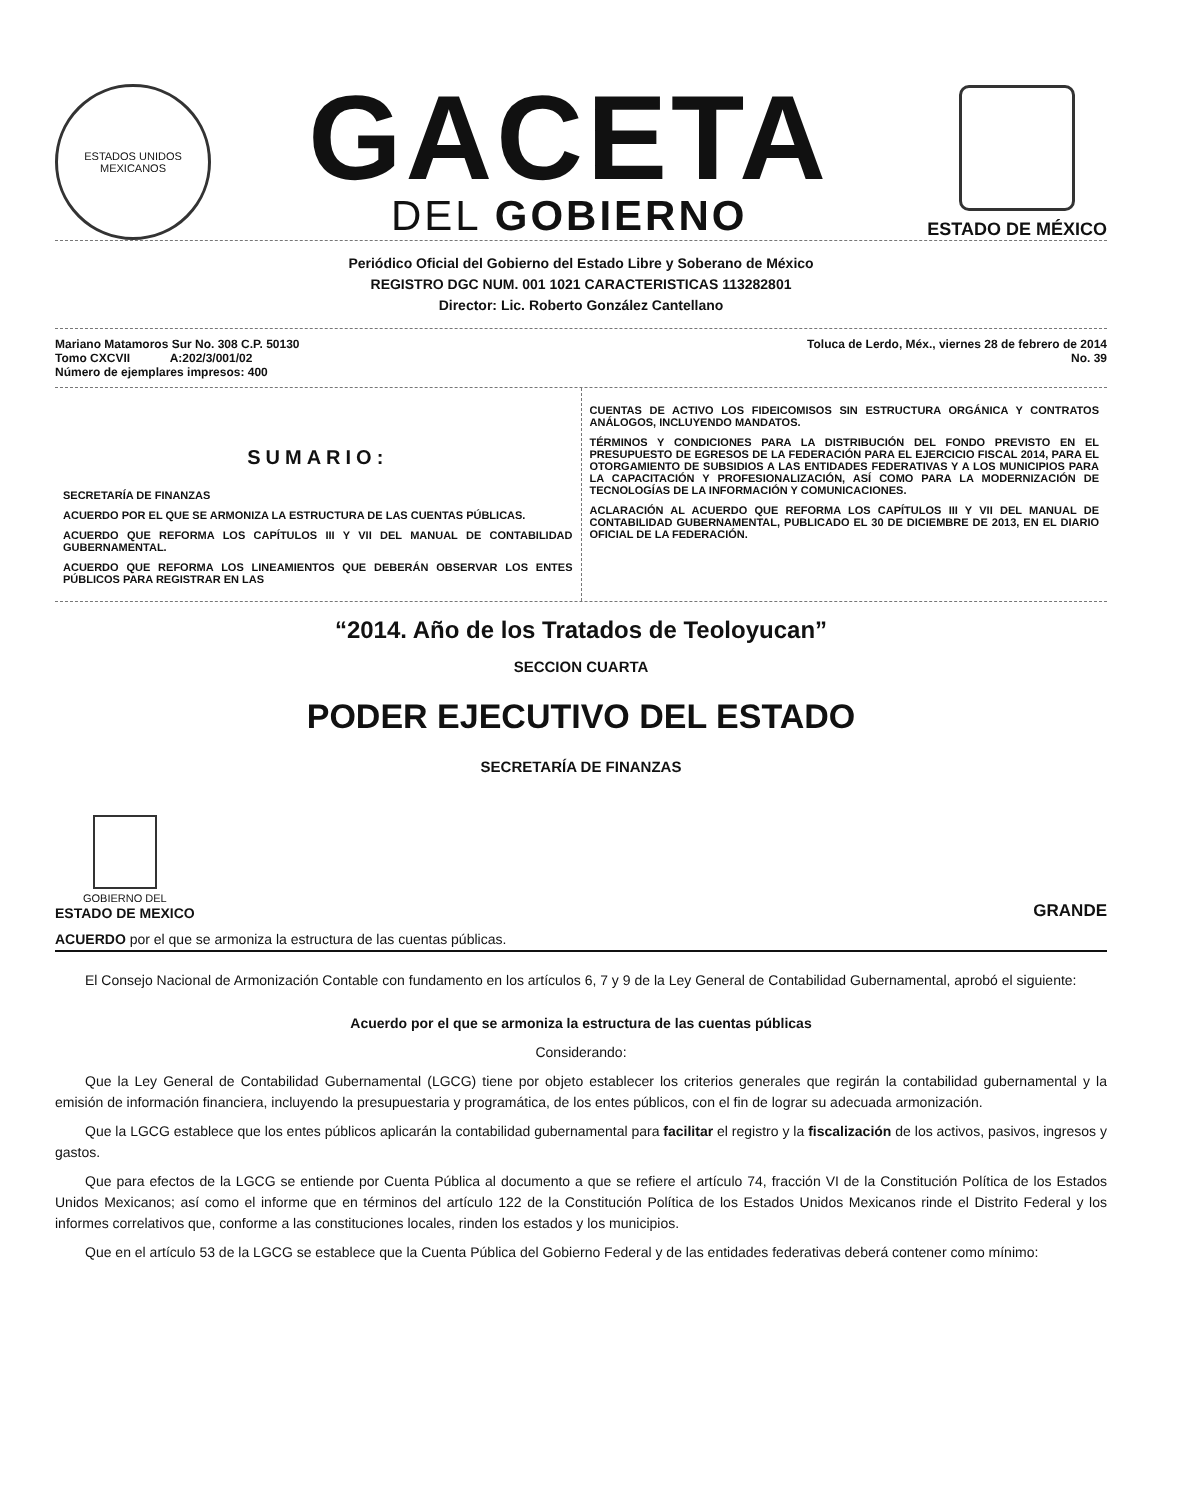ESTADOS UNIDOS MEXICANOS
GACETA
DEL GOBIERNO
ESTADO DE MÉXICO
Periódico Oficial del Gobierno del Estado Libre y Soberano de México
REGISTRO DGC NUM. 001 1021 CARACTERISTICAS 113282801
Director: Lic. Roberto González Cantellano
Mariano Matamoros Sur No. 308 C.P. 50130
Tomo CXCVII A:202/3/001/02
Número de ejemplares impresos: 400
Toluca de Lerdo, Méx., viernes 28 de febrero de 2014
No. 39
SUMARIO:
SECRETARÍA DE FINANZAS
ACUERDO POR EL QUE SE ARMONIZA LA ESTRUCTURA DE LAS CUENTAS PÚBLICAS.
ACUERDO QUE REFORMA LOS CAPÍTULOS III Y VII DEL MANUAL DE CONTABILIDAD GUBERNAMENTAL.
ACUERDO QUE REFORMA LOS LINEAMIENTOS QUE DEBERÁN OBSERVAR LOS ENTES PÚBLICOS PARA REGISTRAR EN LAS
CUENTAS DE ACTIVO LOS FIDEICOMISOS SIN ESTRUCTURA ORGÁNICA Y CONTRATOS ANÁLOGOS, INCLUYENDO MANDATOS.
TÉRMINOS Y CONDICIONES PARA LA DISTRIBUCIÓN DEL FONDO PREVISTO EN EL PRESUPUESTO DE EGRESOS DE LA FEDERACIÓN PARA EL EJERCICIO FISCAL 2014, PARA EL OTORGAMIENTO DE SUBSIDIOS A LAS ENTIDADES FEDERATIVAS Y A LOS MUNICIPIOS PARA LA CAPACITACIÓN Y PROFESIONALIZACIÓN, ASÍ COMO PARA LA MODERNIZACIÓN DE TECNOLOGÍAS DE LA INFORMACIÓN Y COMUNICACIONES.
ACLARACIÓN AL ACUERDO QUE REFORMA LOS CAPÍTULOS III Y VII DEL MANUAL DE CONTABILIDAD GUBERNAMENTAL, PUBLICADO EL 30 DE DICIEMBRE DE 2013, EN EL DIARIO OFICIAL DE LA FEDERACIÓN.
“2014. Año de los Tratados de Teoloyucan”
SECCION CUARTA
PODER EJECUTIVO DEL ESTADO
SECRETARÍA DE FINANZAS
GOBIERNO DEL
ESTADO DE MEXICO
GRANDE
ACUERDO por el que se armoniza la estructura de las cuentas públicas.
El Consejo Nacional de Armonización Contable con fundamento en los artículos 6, 7 y 9 de la Ley General de Contabilidad Gubernamental, aprobó el siguiente:
Acuerdo por el que se armoniza la estructura de las cuentas públicas
Considerando:
Que la Ley General de Contabilidad Gubernamental (LGCG) tiene por objeto establecer los criterios generales que regirán la contabilidad gubernamental y la emisión de información financiera, incluyendo la presupuestaria y programática, de los entes públicos, con el fin de lograr su adecuada armonización.
Que la LGCG establece que los entes públicos aplicarán la contabilidad gubernamental para facilitar el registro y la fiscalización de los activos, pasivos, ingresos y gastos.
Que para efectos de la LGCG se entiende por Cuenta Pública al documento a que se refiere el artículo 74, fracción VI de la Constitución Política de los Estados Unidos Mexicanos; así como el informe que en términos del artículo 122 de la Constitución Política de los Estados Unidos Mexicanos rinde el Distrito Federal y los informes correlativos que, conforme a las constituciones locales, rinden los estados y los municipios.
Que en el artículo 53 de la LGCG se establece que la Cuenta Pública del Gobierno Federal y de las entidades federativas deberá contener como mínimo: